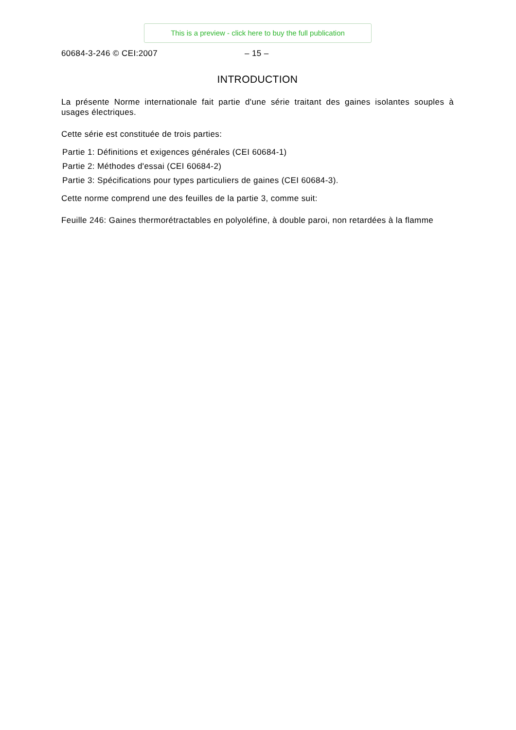This is a preview - click here to buy the full publication
60684-3-246 © CEI:2007 – 15 –
INTRODUCTION
La présente Norme internationale fait partie d'une série traitant des gaines isolantes souples à usages électriques.
Cette série est constituée de trois parties:
Partie 1: Définitions et exigences générales (CEI 60684-1)
Partie 2: Méthodes d'essai (CEI 60684-2)
Partie 3: Spécifications pour types particuliers de gaines (CEI 60684-3).
Cette norme comprend une des feuilles de la partie 3, comme suit:
Feuille 246: Gaines thermorétractables en polyoléfine, à double paroi, non retardées à la flamme